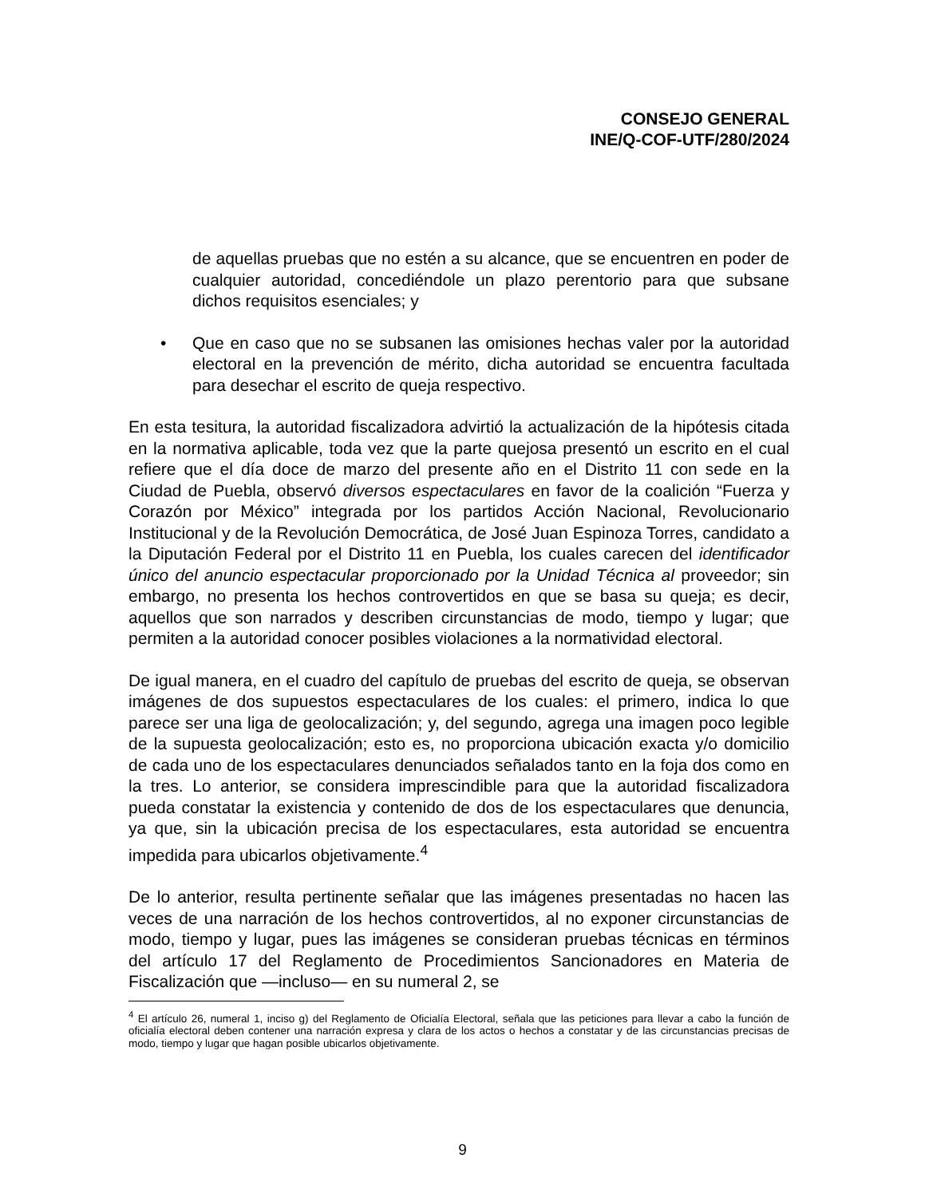CONSEJO GENERAL
INE/Q-COF-UTF/280/2024
de aquellas pruebas que no estén a su alcance, que se encuentren en poder de cualquier autoridad, concediéndole un plazo perentorio para que subsane dichos requisitos esenciales; y
• Que en caso que no se subsanen las omisiones hechas valer por la autoridad electoral en la prevención de mérito, dicha autoridad se encuentra facultada para desechar el escrito de queja respectivo.
En esta tesitura, la autoridad fiscalizadora advirtió la actualización de la hipótesis citada en la normativa aplicable, toda vez que la parte quejosa presentó un escrito en el cual refiere que el día doce de marzo del presente año en el Distrito 11 con sede en la Ciudad de Puebla, observó diversos espectaculares en favor de la coalición “Fuerza y Corazón por México” integrada por los partidos Acción Nacional, Revolucionario Institucional y de la Revolución Democrática, de José Juan Espinoza Torres, candidato a la Diputación Federal por el Distrito 11 en Puebla, los cuales carecen del identificador único del anuncio espectacular proporcionado por la Unidad Técnica al proveedor; sin embargo, no presenta los hechos controvertidos en que se basa su queja; es decir, aquellos que son narrados y describen circunstancias de modo, tiempo y lugar; que permiten a la autoridad conocer posibles violaciones a la normatividad electoral.
De igual manera, en el cuadro del capítulo de pruebas del escrito de queja, se observan imágenes de dos supuestos espectaculares de los cuales: el primero, indica lo que parece ser una liga de geolocalización; y, del segundo, agrega una imagen poco legible de la supuesta geolocalización; esto es, no proporciona ubicación exacta y/o domicilio de cada uno de los espectaculares denunciados señalados tanto en la foja dos como en la tres. Lo anterior, se considera imprescindible para que la autoridad fiscalizadora pueda constatar la existencia y contenido de dos de los espectaculares que denuncia, ya que, sin la ubicación precisa de los espectaculares, esta autoridad se encuentra impedida para ubicarlos objetivamente.<sup>4</sup>
De lo anterior, resulta pertinente señalar que las imágenes presentadas no hacen las veces de una narración de los hechos controvertidos, al no exponer circunstancias de modo, tiempo y lugar, pues las imágenes se consideran pruebas técnicas en términos del artículo 17 del Reglamento de Procedimientos Sancionadores en Materia de Fiscalización que —incluso— en su numeral 2, se
<sup>4</sup> El artículo 26, numeral 1, inciso g) del Reglamento de Oficialía Electoral, señala que las peticiones para llevar a cabo la función de oficialía electoral deben contener una narración expresa y clara de los actos o hechos a constatar y de las circunstancias precisas de modo, tiempo y lugar que hagan posible ubicarlos objetivamente.
9